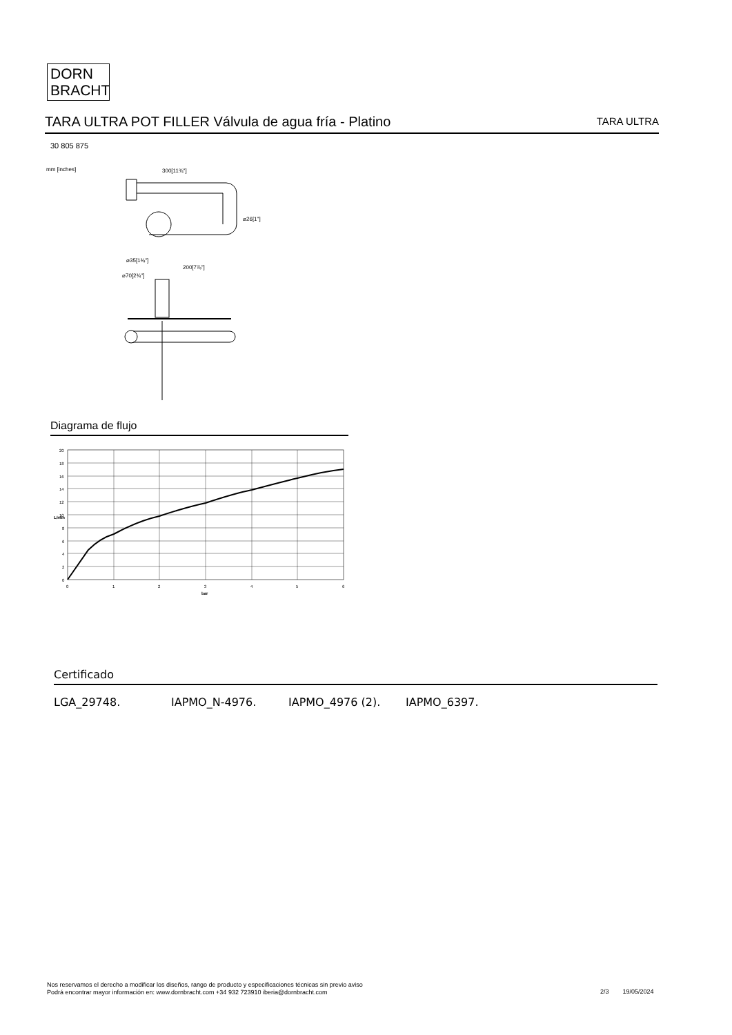DORN
BRACHT
TARA ULTRA POT FILLER Válvula de agua fría - Platino
TARA ULTRA
30 805 875
mm [inches]
300[11¾"]
⌀26[1"]
⌀35[1⅜"]
200[7⅞"]
⌀70[2¾"]
Diagrama de flujo
20
18
16
14
12
10
8
6
4
2
0
0
1
2
3
4
5
6
bar
L/min
Certificado
LGA_29748. IAPMO_N-4976. IAPMO_4976 (2). IAPMO_6397.
Nos reservamos el derecho a modificar los diseños, rango de producto y especificaciones técnicas sin previo aviso
Podrá encontrar mayor información en: www.dornbracht.com +34 932 723910 iberia@dornbracht.com
2/3 19/05/2024